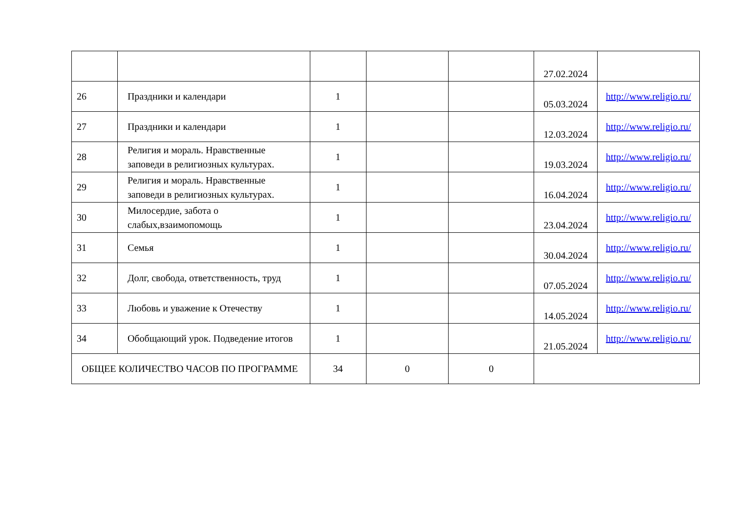| | | | | | 27.02.2024 | |
| 26 | Праздники и календари | 1 | | | 05.03.2024 | http://www.religio.ru/ |
| 27 | Праздники и календари | 1 | | | 12.03.2024 | http://www.religio.ru/ |
| 28 | Религия и мораль. Нравственные заповеди в религиозных культурах. | 1 | | | 19.03.2024 | http://www.religio.ru/ |
| 29 | Религия и мораль. Нравственные заповеди в религиозных культурах. | 1 | | | 16.04.2024 | http://www.religio.ru/ |
| 30 | Милосердие, забота о слабых,взаимопомощь | 1 | | | 23.04.2024 | http://www.religio.ru/ |
| 31 | Семья | 1 | | | 30.04.2024 | http://www.religio.ru/ |
| 32 | Долг, свобода, ответственность, труд | 1 | | | 07.05.2024 | http://www.religio.ru/ |
| 33 | Любовь и уважение к Отечеству | 1 | | | 14.05.2024 | http://www.religio.ru/ |
| 34 | Обобщающий урок. Подведение итогов | 1 | | | 21.05.2024 | http://www.religio.ru/ |
| ОБЩЕЕ КОЛИЧЕСТВО ЧАСОВ ПО ПРОГРАММЕ | | 34 | 0 | 0 | | |